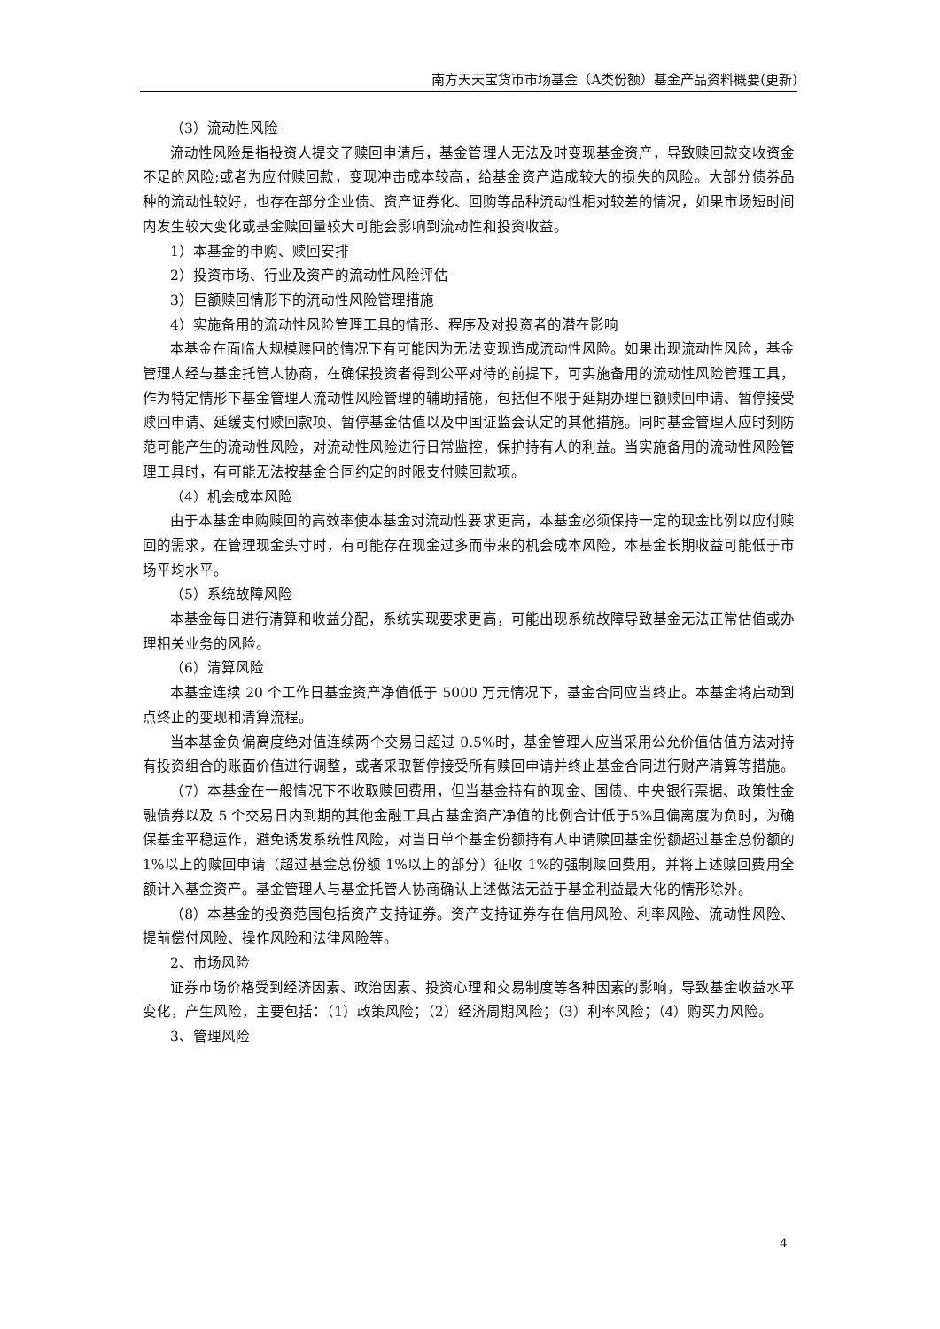南方天天宝货币市场基金（A类份额）基金产品资料概要(更新)
（3）流动性风险
流动性风险是指投资人提交了赎回申请后，基金管理人无法及时变现基金资产，导致赎回款交收资金不足的风险;或者为应付赎回款，变现冲击成本较高，给基金资产造成较大的损失的风险。大部分债券品种的流动性较好，也存在部分企业债、资产证券化、回购等品种流动性相对较差的情况，如果市场短时间内发生较大变化或基金赎回量较大可能会影响到流动性和投资收益。
1）本基金的申购、赎回安排
2）投资市场、行业及资产的流动性风险评估
3）巨额赎回情形下的流动性风险管理措施
4）实施备用的流动性风险管理工具的情形、程序及对投资者的潜在影响
本基金在面临大规模赎回的情况下有可能因为无法变现造成流动性风险。如果出现流动性风险，基金管理人经与基金托管人协商，在确保投资者得到公平对待的前提下，可实施备用的流动性风险管理工具，作为特定情形下基金管理人流动性风险管理的辅助措施，包括但不限于延期办理巨额赎回申请、暂停接受赎回申请、延缓支付赎回款项、暂停基金估值以及中国证监会认定的其他措施。同时基金管理人应时刻防范可能产生的流动性风险，对流动性风险进行日常监控，保护持有人的利益。当实施备用的流动性风险管理工具时，有可能无法按基金合同约定的时限支付赎回款项。
（4）机会成本风险
由于本基金申购赎回的高效率使本基金对流动性要求更高，本基金必须保持一定的现金比例以应付赎回的需求，在管理现金头寸时，有可能存在现金过多而带来的机会成本风险，本基金长期收益可能低于市场平均水平。
（5）系统故障风险
本基金每日进行清算和收益分配，系统实现要求更高，可能出现系统故障导致基金无法正常估值或办理相关业务的风险。
（6）清算风险
本基金连续 20 个工作日基金资产净值低于 5000 万元情况下，基金合同应当终止。本基金将启动到点终止的变现和清算流程。
当本基金负偏离度绝对值连续两个交易日超过 0.5%时，基金管理人应当采用公允价值估值方法对持有投资组合的账面价值进行调整，或者采取暂停接受所有赎回申请并终止基金合同进行财产清算等措施。
（7）本基金在一般情况下不收取赎回费用，但当基金持有的现金、国债、中央银行票据、政策性金融债券以及 5 个交易日内到期的其他金融工具占基金资产净值的比例合计低于5%且偏离度为负时，为确保基金平稳运作，避免诱发系统性风险，对当日单个基金份额持有人申请赎回基金份额超过基金总份额的 1%以上的赎回申请（超过基金总份额 1%以上的部分）征收 1%的强制赎回费用，并将上述赎回费用全额计入基金资产。基金管理人与基金托管人协商确认上述做法无益于基金利益最大化的情形除外。
（8）本基金的投资范围包括资产支持证券。资产支持证券存在信用风险、利率风险、流动性风险、提前偿付风险、操作风险和法律风险等。
2、市场风险
证券市场价格受到经济因素、政治因素、投资心理和交易制度等各种因素的影响，导致基金收益水平变化，产生风险，主要包括：（1）政策风险；（2）经济周期风险；（3）利率风险；（4）购买力风险。
3、管理风险
4